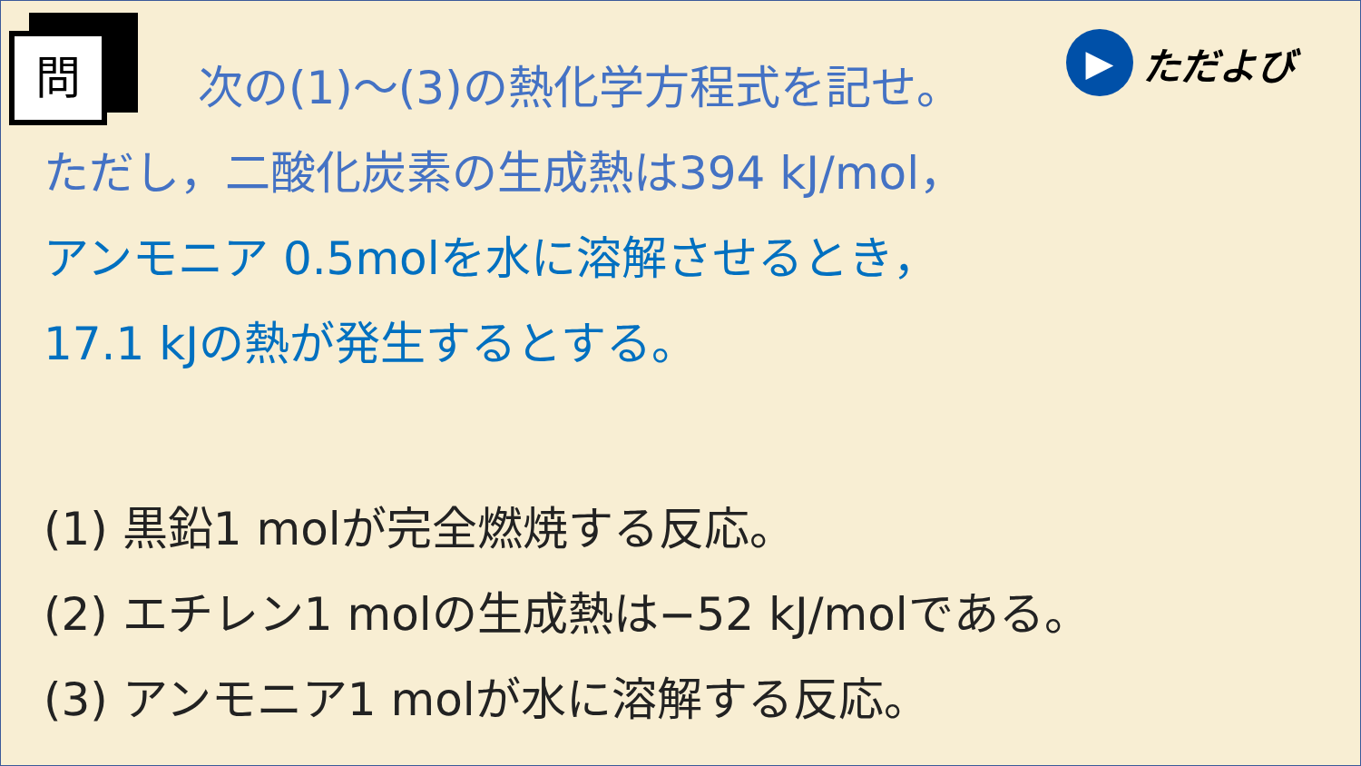問
▶
ただよび
次の(1)～(3)の熱化学方程式を記せ。
ただし，二酸化炭素の生成熱は394 kJ/mol，
アンモニア 0.5molを水に溶解させるとき，
17.1 kJの熱が発生するとする。
(1) 黒鉛1 molが完全燃焼する反応。
(2) エチレン1 molの生成熱は−52 kJ/molである。
(3) アンモニア1 molが水に溶解する反応。